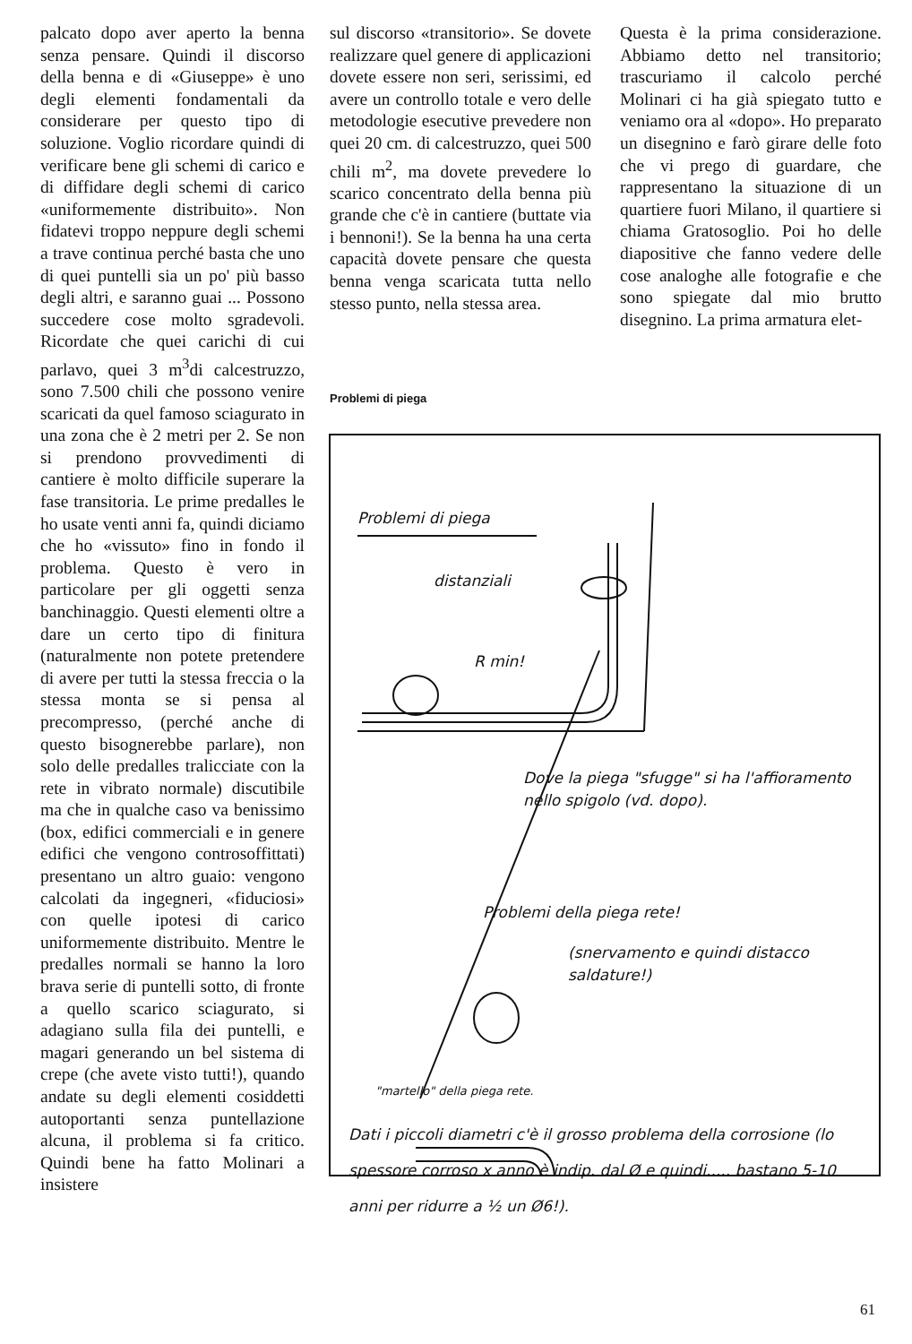palcato dopo aver aperto la benna senza pensare. Quindi il discorso della benna e di «Giuseppe» è uno degli elementi fondamentali da considerare per questo tipo di soluzione. Voglio ricordare quindi di verificare bene gli schemi di carico e di diffidare degli schemi di carico «uniformemente distribuito». Non fidatevi troppo neppure degli schemi a trave continua perché basta che uno di quei puntelli sia un po' più basso degli altri, e saranno guai ... Possono succedere cose molto sgradevoli. Ricordate che quei carichi di cui parlavo, quei 3 m<sup>3</sup>di calcestruzzo, sono 7.500 chili che possono venire scaricati da quel famoso sciagurato in una zona che è 2 metri per 2. Se non si prendono provvedimenti di cantiere è molto difficile superare la fase transitoria. Le prime predalles le ho usate venti anni fa, quindi diciamo che ho «vissuto» fino in fondo il problema. Questo è vero in particolare per gli oggetti senza banchinaggio. Questi elementi oltre a dare un certo tipo di finitura (naturalmente non potete pretendere di avere per tutti la stessa freccia o la stessa monta se si pensa al precompresso, (perché anche di questo bisognerebbe parlare), non solo delle predalles tralicciate con la rete in vibrato normale) discutibile ma che in qualche caso va benissimo (box, edifici commerciali e in genere edifici che vengono controsoffittati) presentano un altro guaio: vengono calcolati da ingegneri, «fiduciosi» con quelle ipotesi di carico uniformemente distribuito. Mentre le predalles normali se hanno la loro brava serie di puntelli sotto, di fronte a quello scarico sciagurato, si adagiano sulla fila dei puntelli, e magari generando un bel sistema di crepe (che avete visto tutti!), quando andate su degli elementi cosiddetti autoportanti senza puntellazione alcuna, il problema si fa critico. Quindi bene ha fatto Molinari a insistere
sul discorso «transitorio». Se dovete realizzare quel genere di applicazioni dovete essere non seri, serissimi, ed avere un controllo totale e vero delle metodologie esecutive prevedere non quei 20 cm. di calcestruzzo, quei 500 chili m<sup>2</sup>, ma dovete prevedere lo scarico concentrato della benna più grande che c'è in cantiere (buttate via i bennoni!). Se la benna ha una certa capacità dovete pensare che questa benna venga scaricata tutta nello stesso punto, nella stessa area.
Questa è la prima considerazione. Abbiamo detto nel transitorio; trascuriamo il calcolo perché Molinari ci ha già spiegato tutto e veniamo ora al «dopo». Ho preparato un disegnino e farò girare delle foto che vi prego di guardare, che rappresentano la situazione di un quartiere fuori Milano, il quartiere si chiama Gratosoglio. Poi ho delle diapositive che fanno vedere delle cose analoghe alle fotografie e che sono spiegate dal mio brutto disegnino. La prima armatura elet-
Problemi di piega
Problemi di piega
distanziali
R min!
Dove la piega "sfugge" si ha l'affioramento nello spigolo (vd. dopo).
Problemi della piega rete!
(snervamento e quindi distacco saldature!)
"martello" della piega rete.
Dati i piccoli diametri c'è il grosso problema della corrosione (lo spessore corroso x anno è indip. dal Ø e quindi..... bastano 5-10 anni per ridurre a ½ un Ø6!).
61